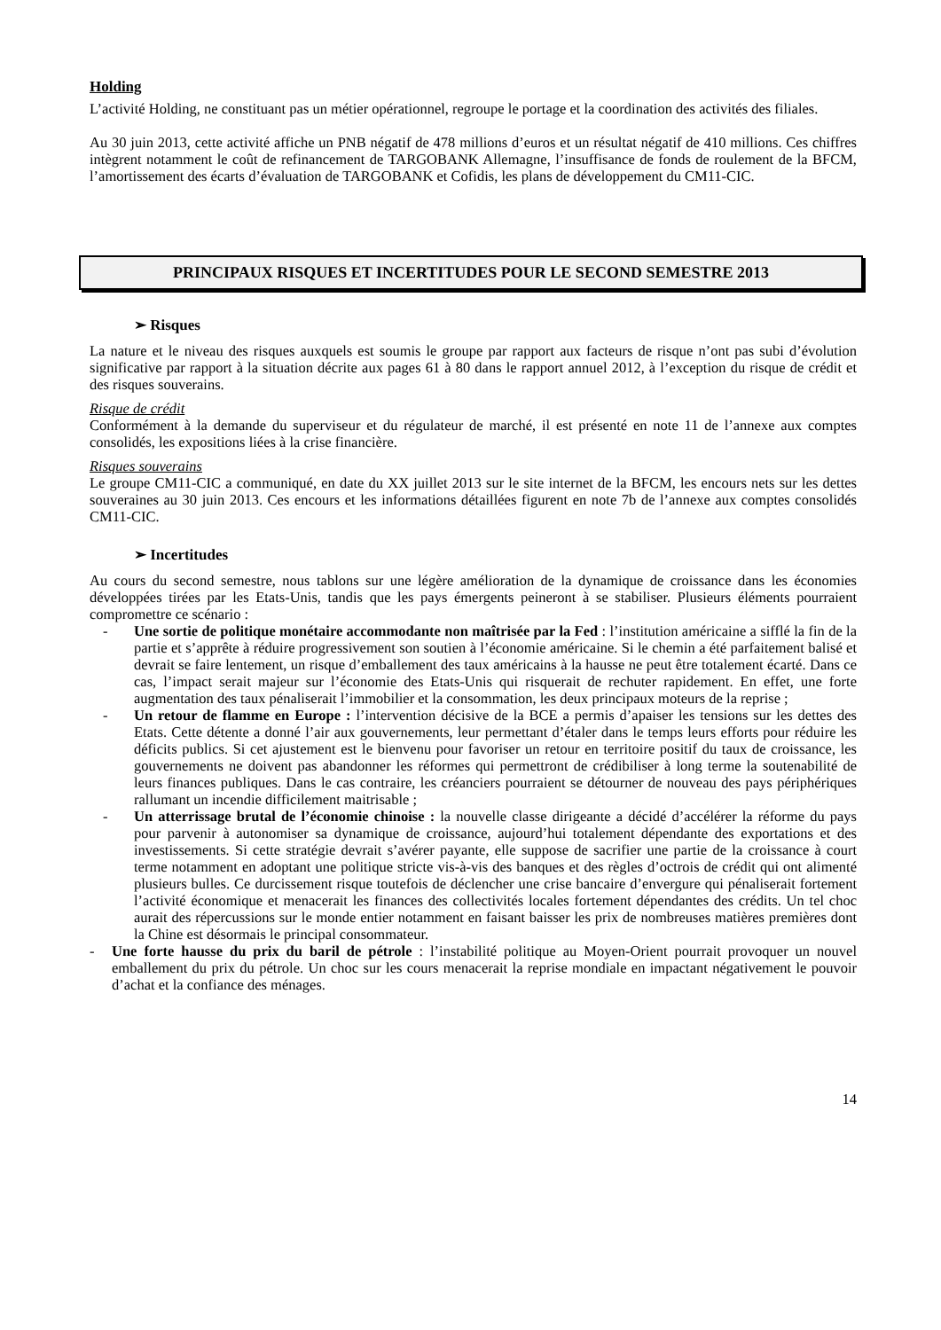Holding
L’activité Holding, ne constituant pas un métier opérationnel, regroupe le portage et la coordination des activités des filiales.
Au 30 juin 2013, cette activité affiche un PNB négatif de 478 millions d’euros et un résultat négatif de 410 millions. Ces chiffres intègrent notamment le coût de refinancement de TARGOBANK Allemagne, l’insuffisance de fonds de roulement de la BFCM, l’amortissement des écarts d’évaluation de TARGOBANK et Cofidis, les plans de développement du CM11-CIC.
PRINCIPAUX RISQUES ET INCERTITUDES POUR LE SECOND SEMESTRE 2013
➢ Risques
La nature et le niveau des risques auxquels est soumis le groupe par rapport aux facteurs de risque n’ont pas subi d’évolution significative par rapport à la situation décrite aux pages 61 à 80 dans le rapport annuel 2012, à l’exception du risque de crédit et des risques souverains.
Risque de crédit
Conformément à la demande du superviseur et du régulateur de marché, il est présenté en note 11 de l’annexe aux comptes consolidés, les expositions liées à la crise financière.
Risques souverains
Le groupe CM11-CIC a communiqué, en date du XX juillet 2013 sur le site internet de la BFCM, les encours nets sur les dettes souveraines au 30 juin 2013. Ces encours et les informations détaillées figurent en note 7b de l’annexe aux comptes consolidés CM11-CIC.
➢ Incertitudes
Au cours du second semestre, nous tablons sur une légère amélioration de la dynamique de croissance dans les économies développées tirées par les Etats-Unis, tandis que les pays émergents peineront à se stabiliser. Plusieurs éléments pourraient compromettre ce scénario :
- Une sortie de politique monétaire accommodante non maîtrisée par la Fed : l’institution américaine a sifflé la fin de la partie et s’apprête à réduire progressivement son soutien à l’économie américaine. Si le chemin a été parfaitement balisé et devrait se faire lentement, un risque d’emballement des taux américains à la hausse ne peut être totalement écarté. Dans ce cas, l’impact serait majeur sur l’économie des Etats-Unis qui risquerait de rechuter rapidement. En effet, une forte augmentation des taux pénaliserait l’immobilier et la consommation, les deux principaux moteurs de la reprise ;
- Un retour de flamme en Europe : l’intervention décisive de la BCE a permis d’apaiser les tensions sur les dettes des Etats. Cette détente a donné l’air aux gouvernements, leur permettant d’étaler dans le temps leurs efforts pour réduire les déficits publics. Si cet ajustement est le bienvenu pour favoriser un retour en territoire positif du taux de croissance, les gouvernements ne doivent pas abandonner les réformes qui permettront de crédibiliser à long terme la soutenabilité de leurs finances publiques. Dans le cas contraire, les créanciers pourraient se détourner de nouveau des pays périphériques rallumant un incendie difficilement maitrisable ;
- Un atterrissage brutal de l’économie chinoise : la nouvelle classe dirigeante a décidé d’accélérer la réforme du pays pour parvenir à autonomiser sa dynamique de croissance, aujourd’hui totalement dépendante des exportations et des investissements. Si cette stratégie devrait s’avérer payante, elle suppose de sacrifier une partie de la croissance à court terme notamment en adoptant une politique stricte vis-à-vis des banques et des règles d’octrois de crédit qui ont alimenté plusieurs bulles. Ce durcissement risque toutefois de déclencher une crise bancaire d’envergure qui pénaliserait fortement l’activité économique et menacerait les finances des collectivités locales fortement dépendantes des crédits. Un tel choc aurait des répercussions sur le monde entier notamment en faisant baisser les prix de nombreuses matières premières dont la Chine est désormais le principal consommateur.
- Une forte hausse du prix du baril de pétrole : l’instabilité politique au Moyen-Orient pourrait provoquer un nouvel emballement du prix du pétrole. Un choc sur les cours menacerait la reprise mondiale en impactant négativement le pouvoir d’achat et la confiance des ménages.
14